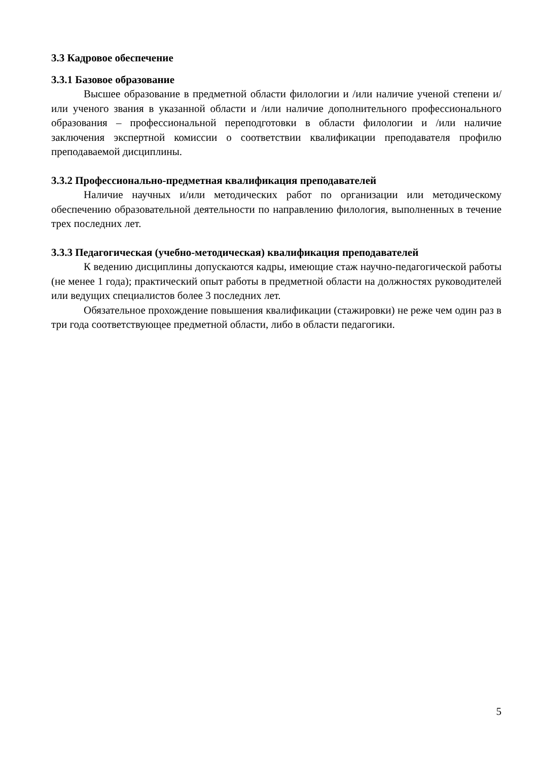3.3 Кадровое обеспечение
3.3.1 Базовое образование
Высшее образование в предметной области филологии и /или наличие ученой степени и/или ученого звания в указанной области и /или наличие дополнительного профессионального образования – профессиональной переподготовки в области филологии и /или наличие заключения экспертной комиссии о соответствии квалификации преподавателя профилю преподаваемой дисциплины.
3.3.2 Профессионально-предметная квалификация преподавателей
Наличие научных и/или методических работ по организации или методическому обеспечению образовательной деятельности по направлению филология, выполненных в течение трех последних лет.
3.3.3 Педагогическая (учебно-методическая) квалификация преподавателей
К ведению дисциплины допускаются кадры, имеющие стаж научно-педагогической работы (не менее 1 года); практический опыт работы в предметной области на должностях руководителей или ведущих специалистов более 3 последних лет.
Обязательное прохождение повышения квалификации (стажировки) не реже чем один раз в три года соответствующее предметной области, либо в области педагогики.
5